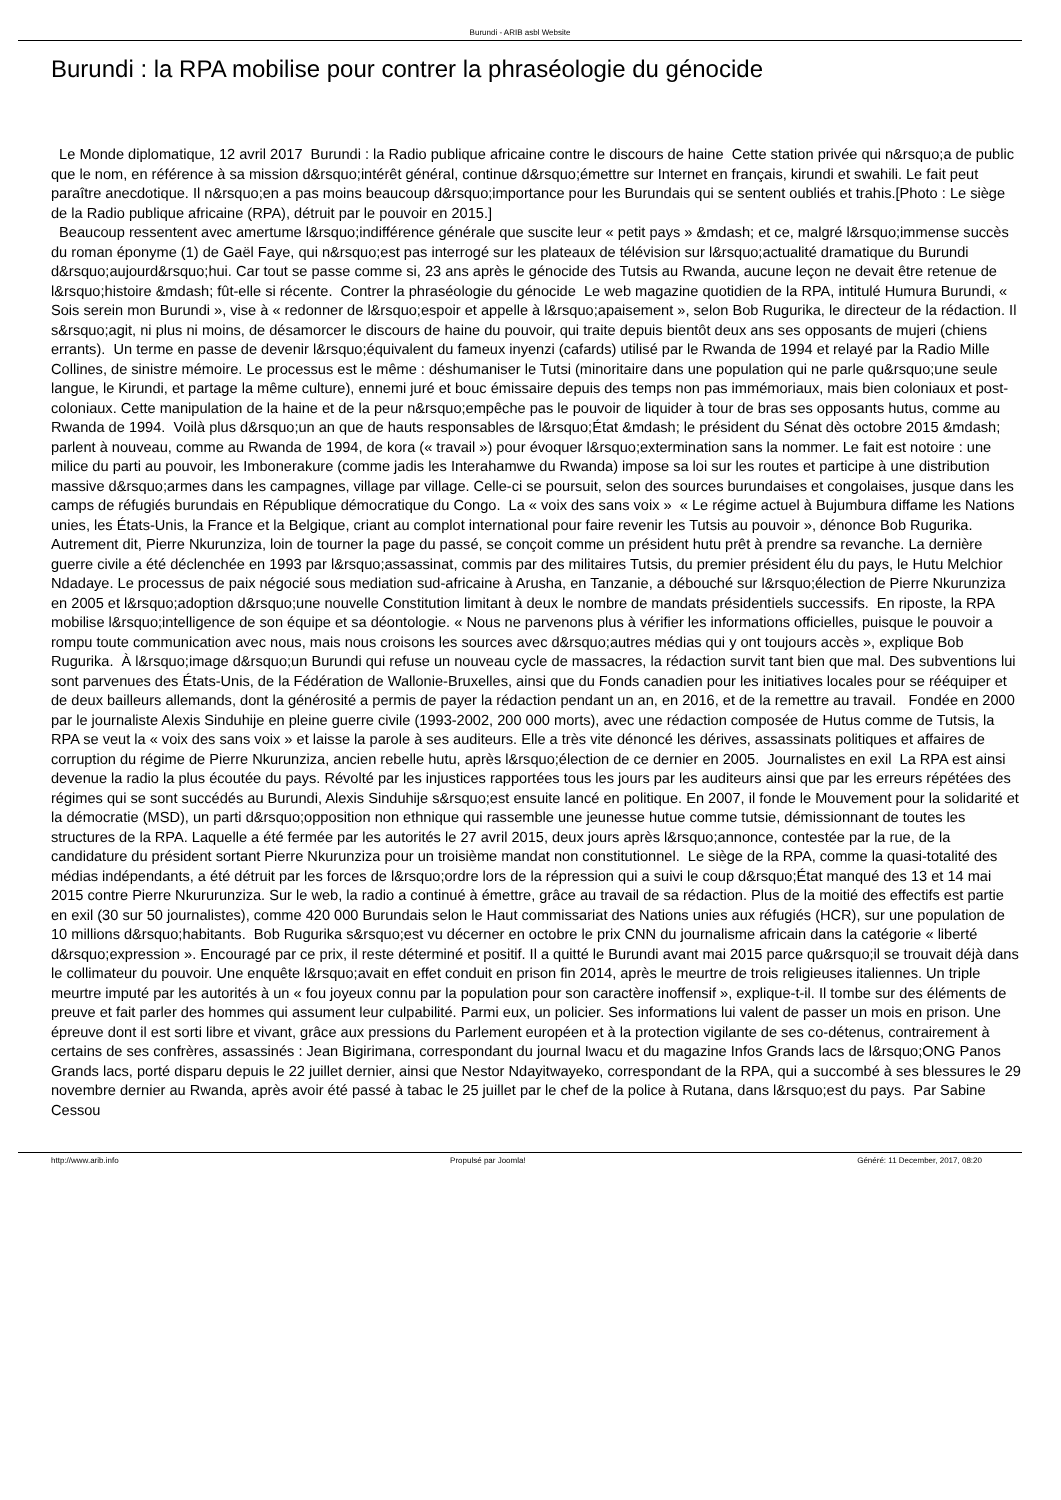Burundi - ARIB asbl Website
Burundi : la RPA mobilise pour contrer la phraséologie du génocide
Le Monde diplomatique, 12 avril 2017 Burundi : la Radio publique africaine contre le discours de haine Cette station privée qui n&rsquo;a de public que le nom, en référence à sa mission d&rsquo;intérêt général, continue d&rsquo;émettre sur Internet en français, kirundi et swahili. Le fait peut paraître anecdotique. Il n&rsquo;en a pas moins beaucoup d&rsquo;importance pour les Burundais qui se sentent oubliés et trahis.[Photo : Le siège de la Radio publique africaine (RPA), détruit par le pouvoir en 2015.]
Beaucoup ressentent avec amertume l&rsquo;indifférence générale que suscite leur « petit pays » &mdash; et ce, malgré l&rsquo;immense succès du roman éponyme (1) de Gaël Faye, qui n&rsquo;est pas interrogé sur les plateaux de télévision sur l&rsquo;actualité dramatique du Burundi d&rsquo;aujourd&rsquo;hui. Car tout se passe comme si, 23 ans après le génocide des Tutsis au Rwanda, aucune leçon ne devait être retenue de l&rsquo;histoire &mdash; fût-elle si récente. Contrer la phraséologie du génocide Le web magazine quotidien de la RPA, intitulé Humura Burundi, « Sois serein mon Burundi », vise à « redonner de l&rsquo;espoir et appelle à l&rsquo;apaisement », selon Bob Rugurika, le directeur de la rédaction. Il s&rsquo;agit, ni plus ni moins, de désamorcer le discours de haine du pouvoir, qui traite depuis bientôt deux ans ses opposants de mujeri (chiens errants). Un terme en passe de devenir l&rsquo;équivalent du fameux inyenzi (cafards) utilisé par le Rwanda de 1994 et relayé par la Radio Mille Collines, de sinistre mémoire. Le processus est le même : déshumaniser le Tutsi (minoritaire dans une population qui ne parle qu&rsquo;une seule langue, le Kirundi, et partage la même culture), ennemi juré et bouc émissaire depuis des temps non pas immémoriaux, mais bien coloniaux et post-coloniaux. Cette manipulation de la haine et de la peur n&rsquo;empêche pas le pouvoir de liquider à tour de bras ses opposants hutus, comme au Rwanda de 1994. Voilà plus d&rsquo;un an que de hauts responsables de l&rsquo;État &mdash; le président du Sénat dès octobre 2015 &mdash; parlent à nouveau, comme au Rwanda de 1994, de kora (« travail ») pour évoquer l&rsquo;extermination sans la nommer. Le fait est notoire : une milice du parti au pouvoir, les Imbonerakure (comme jadis les Interahamwe du Rwanda) impose sa loi sur les routes et participe à une distribution massive d&rsquo;armes dans les campagnes, village par village. Celle-ci se poursuit, selon des sources burundaises et congolaises, jusque dans les camps de réfugiés burundais en République démocratique du Congo. La « voix des sans voix » « Le régime actuel à Bujumbura diffame les Nations unies, les États-Unis, la France et la Belgique, criant au complot international pour faire revenir les Tutsis au pouvoir », dénonce Bob Rugurika. Autrement dit, Pierre Nkurunziza, loin de tourner la page du passé, se conçoit comme un président hutu prêt à prendre sa revanche. La dernière guerre civile a été déclenchée en 1993 par l&rsquo;assassinat, commis par des militaires Tutsis, du premier président élu du pays, le Hutu Melchior Ndadaye. Le processus de paix négocié sous mediation sud-africaine à Arusha, en Tanzanie, a débouché sur l&rsquo;élection de Pierre Nkurunziza en 2005 et l&rsquo;adoption d&rsquo;une nouvelle Constitution limitant à deux le nombre de mandats présidentiels successifs. En riposte, la RPA mobilise l&rsquo;intelligence de son équipe et sa déontologie. « Nous ne parvenons plus à vérifier les informations officielles, puisque le pouvoir a rompu toute communication avec nous, mais nous croisons les sources avec d&rsquo;autres médias qui y ont toujours accès », explique Bob Rugurika. À l&rsquo;image d&rsquo;un Burundi qui refuse un nouveau cycle de massacres, la rédaction survit tant bien que mal. Des subventions lui sont parvenues des États-Unis, de la Fédération de Wallonie-Bruxelles, ainsi que du Fonds canadien pour les initiatives locales pour se rééquiper et de deux bailleurs allemands, dont la générosité a permis de payer la rédaction pendant un an, en 2016, et de la remettre au travail. Fondée en 2000 par le journaliste Alexis Sinduhije en pleine guerre civile (1993-2002, 200 000 morts), avec une rédaction composée de Hutus comme de Tutsis, la RPA se veut la « voix des sans voix » et laisse la parole à ses auditeurs. Elle a très vite dénoncé les dérives, assassinats politiques et affaires de corruption du régime de Pierre Nkurunziza, ancien rebelle hutu, après l&rsquo;élection de ce dernier en 2005. Journalistes en exil La RPA est ainsi devenue la radio la plus écoutée du pays. Révolté par les injustices rapportées tous les jours par les auditeurs ainsi que par les erreurs répétées des régimes qui se sont succédés au Burundi, Alexis Sinduhije s&rsquo;est ensuite lancé en politique. En 2007, il fonde le Mouvement pour la solidarité et la démocratie (MSD), un parti d&rsquo;opposition non ethnique qui rassemble une jeunesse hutue comme tutsie, démissionnant de toutes les structures de la RPA. Laquelle a été fermée par les autorités le 27 avril 2015, deux jours après l&rsquo;annonce, contestée par la rue, de la candidature du président sortant Pierre Nkurunziza pour un troisième mandat non constitutionnel. Le siège de la RPA, comme la quasi-totalité des médias indépendants, a été détruit par les forces de l&rsquo;ordre lors de la répression qui a suivi le coup d&rsquo;État manqué des 13 et 14 mai 2015 contre Pierre Nkururunziza. Sur le web, la radio a continué à émettre, grâce au travail de sa rédaction. Plus de la moitié des effectifs est partie en exil (30 sur 50 journalistes), comme 420 000 Burundais selon le Haut commissariat des Nations unies aux réfugiés (HCR), sur une population de 10 millions d&rsquo;habitants. Bob Rugurika s&rsquo;est vu décerner en octobre le prix CNN du journalisme africain dans la catégorie « liberté d&rsquo;expression ». Encouragé par ce prix, il reste déterminé et positif. Il a quitté le Burundi avant mai 2015 parce qu&rsquo;il se trouvait déjà dans le collimateur du pouvoir. Une enquête l&rsquo;avait en effet conduit en prison fin 2014, après le meurtre de trois religieuses italiennes. Un triple meurtre imputé par les autorités à un « fou joyeux connu par la population pour son caractère inoffensif », explique-t-il. Il tombe sur des éléments de preuve et fait parler des hommes qui assument leur culpabilité. Parmi eux, un policier. Ses informations lui valent de passer un mois en prison. Une épreuve dont il est sorti libre et vivant, grâce aux pressions du Parlement européen et à la protection vigilante de ses co-détenus, contrairement à certains de ses confrères, assassinés : Jean Bigirimana, correspondant du journal Iwacu et du magazine Infos Grands lacs de l&rsquo;ONG Panos Grands lacs, porté disparu depuis le 22 juillet dernier, ainsi que Nestor Ndayitwayeko, correspondant de la RPA, qui a succombé à ses blessures le 29 novembre dernier au Rwanda, après avoir été passé à tabac le 25 juillet par le chef de la police à Rutana, dans l&rsquo;est du pays. Par Sabine Cessou
http://www.arib.info Propulsé par Joomla! Généré: 11 December, 2017, 08:20